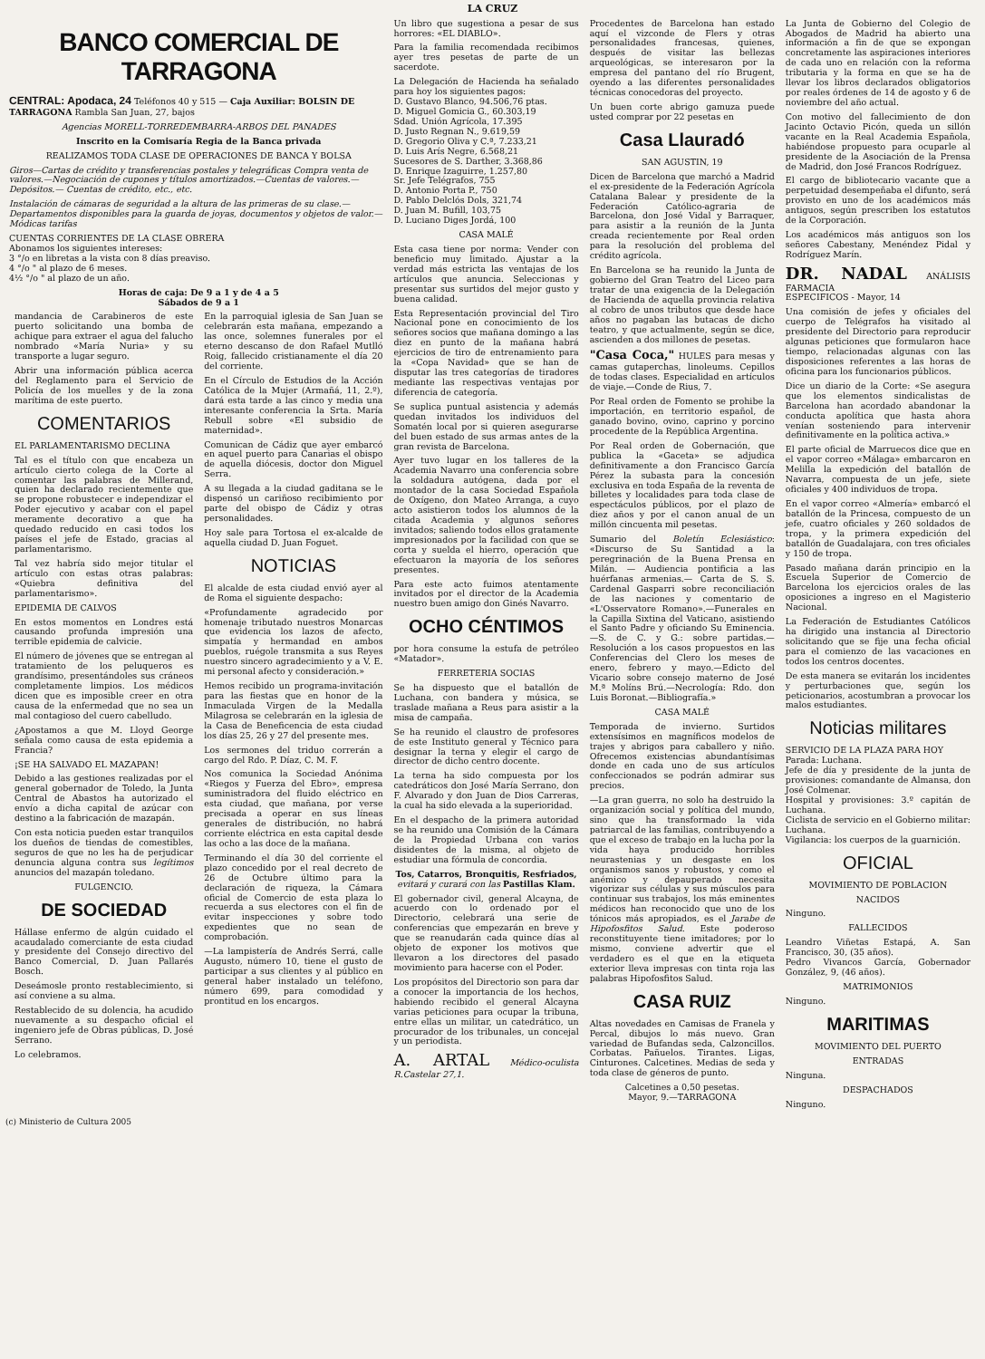LA CRUZ
BANCO COMERCIAL DE TARRAGONA
CENTRAL: Apodaca, 24 Teléfonos 40 y 515 — Caja Auxiliar: BOLSIN DE TARRAGONA Rambla San Juan, 27, bajos
Agencias MORELL-TORREDEMBARRA-ARBOS DEL PANADES
Inscrito en la Comisaría Regia de la Banca privada
REALIZAMOS TODA CLASE DE OPERACIONES DE BANCA Y BOLSA
Giros—Cartas de crédito y transferencias postales y telegráficas Compra venta de valores.—Negociación de cupones y títulos amortizados.—Cuentas de valores.— Depósitos.— Cuentas de crédito, etc., etc.
Instalación de cámaras de seguridad a la altura de las primeras de su clase.—Departamentos disponibles para la guarda de joyas, documentos y objetos de valor.— Módicas tarifas
CUENTAS CORRIENTES DE LA CLASE OBRERA
Abonamos los siguientes intereses:
3 °/o en libretas a la vista con 8 días preaviso.
4 °/o " al plazo de 6 meses.
4½ °/o " al plazo de un año.
Horas de caja: De 9 a 1 y de 4 a 5
Sábados de 9 a 1
mandancia de Carabineros de este puerto solicitando una bomba de achique para extraer el agua del falucho nombrado «María Nuria» y su transporte a lugar seguro.
Abrir una información pública acerca del Reglamento para el Servicio de Policía de los muelles y de la zona marítima de este puerto.
COMENTARIOS
EL PARLAMENTARISMO DECLINA
Tal es el título con que encabeza un artículo cierto colega de la Corte al comentar las palabras de Millerand, quien ha declarado recientemente que se propone robustecer e independizar el Poder ejecutivo y acabar con el papel meramente decorativo a que ha quedado reducido en casi todos los países el jefe de Estado, gracias al parlamentarismo.
Tal vez habría sido mejor titular el artículo con estas otras palabras: «Quiebra definitiva del parlamentarismo».
EPIDEMIA DE CALVOS
En estos momentos en Londres está causando profunda impresión una terrible epidemia de calvicie.
El número de jóvenes que se entregan al tratamiento de los peluqueros es grandísimo, presentándoles sus cráneos completamente limpios. Los médicos dicen que es imposible creer en otra causa de la enfermedad que no sea un mal contagioso del cuero cabelludo.
¿Apostamos a que M. Lloyd George señala como causa de esta epidemia a Francia?
¡SE HA SALVADO EL MAZAPAN!
Debido a las gestiones realizadas por el general gobernador de Toledo, la Junta Central de Abastos ha autorizado el envío a dicha capital de azúcar con destino a la fabricación de mazapán.
Con esta noticia pueden estar tranquilos los dueños de tiendas de comestibles, seguros de que no les ha de perjudicar denuncia alguna contra sus legítimos anuncios del mazapán toledano.
FULGENCIO.
DE SOCIEDAD
Hállase enfermo de algún cuidado el acaudalado comerciante de esta ciudad y presidente del Consejo directivo del Banco Comercial, D. Juan Pallarés Bosch.
Deseámosle pronto restablecimiento, si así conviene a su alma.
Restablecido de su dolencia, ha acudido nuevamente a su despacho oficial el ingeniero jefe de Obras públicas, D. José Serrano.
Lo celebramos.
En la parroquial iglesia de San Juan se celebrarán esta mañana, empezando a las once, solemnes funerales por el eterno descanso de don Rafael Mutlló Roig, fallecido cristianamente el día 20 del corriente.
En el Círculo de Estudios de la Acción Católica de la Mujer (Armañá, 11, 2.º), dará esta tarde a las cinco y media una interesante conferencia la Srta. María Rebull sobre «El subsidio de maternidad».
Comunican de Cádiz que ayer embarcó en aquel puerto para Canarias el obispo de aquella diócesis, doctor don Miguel Serra.
A su llegada a la ciudad gaditana se le dispensó un cariñoso recibimiento por parte del obispo de Cádiz y otras personalidades.
Hoy sale para Tortosa el ex-alcalde de aquella ciudad D. Juan Foguet.
NOTICIAS
El alcalde de esta ciudad envió ayer al de Roma el siguiente despacho:
«Profundamente agradecido por homenaje tributado nuestros Monarcas que evidencia los lazos de afecto, simpatía y hermandad en ambos pueblos, ruégole transmita a sus Reyes nuestro sincero agradecimiento y a V. E. mi personal afecto y consideración.»
Hemos recibido un programa-invitación para las fiestas que en honor de la Inmaculada Virgen de la Medalla Milagrosa se celebrarán en la iglesia de la Casa de Beneficencia de esta ciudad los días 25, 26 y 27 del presente mes.
Los sermones del triduo correrán a cargo del Rdo. P. Díaz, C. M. F.
Nos comunica la Sociedad Anónima «Riegos y Fuerza del Ebro», empresa suministradora del fluido eléctrico en esta ciudad, que mañana, por verse precisada a operar en sus líneas generales de distribución, no habrá corriente eléctrica en esta capital desde las ocho a las doce de la mañana.
Terminando el día 30 del corriente el plazo concedido por el real decreto de 26 de Octubre último para la declaración de riqueza, la Cámara oficial de Comercio de esta plaza lo recuerda a sus electores con el fin de evitar inspecciones y sobre todo expedientes que no sean de comprobación.
—La lampistería de Andrés Serrá, calle Augusto, número 10, tiene el gusto de participar a sus clientes y al público en general haber instalado un teléfono, número 699, para comodidad y prontitud en los encargos.
Un libro que sugestiona a pesar de sus horrores: «EL DIABLO».
Para la familia recomendada recibimos ayer tres pesetas de parte de un sacerdote.
La Delegación de Hacienda ha señalado para hoy los siguientes pagos:
D. Gustavo Blanco, 94.506,76 ptas.
D. Miguel Gomicia G., 60.303,19
Sdad. Unión Agrícola, 17.395
D. Justo Regnan N., 9.619,59
D. Gregorio Oliva y C.ª, 7.233,21
D. Luis Arís Negre, 6.568,21
Sucesores de S. Darther, 3.368,86
D. Enrique Izaguirre, 1.257,80
Sr. Jefe Telégrafos, 755
D. Antonio Porta P., 750
D. Pablo Delclós Dols, 321,74
D. Juan M. Bufill, 103,75
D. Luciano Diges Jordá, 100
CASA MALÉ
Esta casa tiene por norma: Vender con beneficio muy limitado. Ajustar a la verdad más estricta las ventajas de los artículos que anuncia. Seleccionas y presentar sus surtidos del mejor gusto y buena calidad.
Esta Representación provincial del Tiro Nacional pone en conocimiento de los señores socios que mañana domingo a las diez en punto de la mañana habrá ejercicios de tiro de entrenamiento para la «Copa Navidad» que se han de disputar las tres categorías de tiradores mediante las respectivas ventajas por diferencia de categoría.
Se suplica puntual asistencia y además quedan invitados los individuos del Somatén local por si quieren asegurarse del buen estado de sus armas antes de la gran revista de Barcelona.
Ayer tuvo lugar en los talleres de la Academia Navarro una conferencia sobre la soldadura autógena, dada por el montador de la casa Sociedad Española de Oxígeno, don Mateo Arranga, a cuyo acto asistieron todos los alumnos de la citada Academia y algunos señores invitados; saliendo todos ellos gratamente impresionados por la facilidad con que se corta y suelda el hierro, operación que efectuaron la mayoría de los señores presentes.
Para este acto fuimos atentamente invitados por el director de la Academia nuestro buen amigo don Ginés Navarro.
OCHO CÉNTIMOS
por hora consume la estufa de petróleo «Matador».
FERRETERIA SOCIAS
Se ha dispuesto que el batallón de Luchana, con bandera y música, se traslade mañana a Reus para asistir a la misa de campaña.
Se ha reunido el claustro de profesores de este Instituto general y Técnico para designar la terna y elegir el cargo de director de dicho centro docente.
La terna ha sido compuesta por los catedráticos don José María Serrano, don F. Alvarado y don Juan de Dios Carreras, la cual ha sido elevada a la superioridad.
En el despacho de la primera autoridad se ha reunido una Comisión de la Cámara de la Propiedad Urbana con varios disidentes de la misma, al objeto de estudiar una fórmula de concordia.
Tos, Catarros, Bronquitis, Resfriados, evitará y curará con las Pastillas Klam.
El gobernador civil, general Alcayna, de acuerdo con lo ordenado por el Directorio, celebrará una serie de conferencias que empezarán en breve y que se reanudarán cada quince días al objeto de exponer los motivos que llevaron a los directores del pasado movimiento para hacerse con el Poder.
Los propósitos del Directorio son para dar a conocer la importancia de los hechos, habiendo recibido el general Alcayna varias peticiones para ocupar la tribuna, entre ellas un militar, un catedrático, un procurador de los tribunales, un concejal y un periodista.
A. ARTAL Médico-oculista R.Castelar 27,1.
Procedentes de Barcelona han estado aquí el vizconde de Flers y otras personalidades francesas, quienes, después de visitar las bellezas arqueológicas, se interesaron por la empresa del pantano del río Brugent, oyendo a las diferentes personalidades técnicas conocedoras del proyecto.
Un buen corte abrigo gamuza puede usted comprar por 22 pesetas en
Casa Llauradó
SAN AGUSTIN, 19
Dicen de Barcelona que marchó a Madrid el ex-presidente de la Federación Agrícola Catalana Balear y presidente de la Federación Católico-agraria de Barcelona, don José Vidal y Barraquer, para asistir a la reunión de la Junta creada recientemente por Real orden para la resolución del problema del crédito agrícola.
En Barcelona se ha reunido la Junta de gobierno del Gran Teatro del Liceo para tratar de una exigencia de la Delegación de Hacienda de aquella provincia relativa al cobro de unos tributos que desde hace años no pagaban las butacas de dicho teatro, y que actualmente, según se dice, ascienden a dos millones de pesetas.
"Casa Coca," HULES para mesas y camas gutaperchas, linoleums. Cepillos de todas clases. Especialidad en artículos de viaje.—Conde de Rius, 7.
Por Real orden de Fomento se prohibe la importación, en territorio español, de ganado bovino, ovino, caprino y porcino procedente de la República Argentina.
Por Real orden de Gobernación, que publica la «Gaceta» se adjudica definitivamente a don Francisco García Pérez la subasta para la concesión exclusiva en toda España de la reventa de billetes y localidades para toda clase de espectáculos públicos, por el plazo de diez años y por el canon anual de un millón cincuenta mil pesetas.
Sumario del Boletín Eclesiástico: «Discurso de Su Santidad a la peregrinación de la Buena Prensa en Milán. — Audiencia pontificia a las huérfanas armenias.— Carta de S. S. Cardenal Gasparri sobre reconciliación de las naciones y comentario de «L'Osservatore Romano».—Funerales en la Capilla Sixtina del Vaticano, asistiendo el Santo Padre y oficiando Su Eminencia.—S. de C. y G.: sobre partidas.—Resolución a los casos propuestos en las Conferencias del Clero los meses de enero, febrero y mayo.—Edicto del Vicario sobre consejo materno de José M.ª Molíns Brú.—Necrología: Rdo. don Luis Boronat.—Bibliografía.»
CASA MALÉ
Temporada de invierno. Surtidos extensísimos en magníficos modelos de trajes y abrigos para caballero y niño. Ofrecemos existencias abundantísimas donde en cada uno de sus artículos confeccionados se podrán admirar sus precios.
—La gran guerra, no solo ha destruido la organización social y política del mundo, sino que ha transformado la vida patriarcal de las familias, contribuyendo a que el exceso de trabajo en la lucha por la vida haya producido horribles neurastenias y un desgaste en los organismos sanos y robustos, y como el anémico y depauperado necesita vigorizar sus células y sus músculos para continuar sus trabajos, los más eminentes médicos han reconocido que uno de los tónicos más apropiados, es el Jarabe de Hipofosfitos Salud. Este poderoso reconstituyente tiene imitadores; por lo mismo, conviene advertir que el verdadero es el que en la etiqueta exterior lleva impresas con tinta roja las palabras Hipofosfitos Salud.
CASA RUIZ
Altas novedades en Camisas de Franela y Percal, dibujos lo más nuevo. Gran variedad de Bufandas seda, Calzoncillos. Corbatas. Pañuelos. Tirantes. Ligas, Cinturones. Calcetines. Medias de seda y toda clase de géneros de punto.
Calcetines a 0,50 pesetas.
Mayor, 9.—TARRAGONA
La Junta de Gobierno del Colegio de Abogados de Madrid ha abierto una información a fin de que se expongan concretamente las aspiraciones interiores de cada uno en relación con la reforma tributaria y la forma en que se ha de llevar los libros declarados obligatorios por reales órdenes de 14 de agosto y 6 de noviembre del año actual.
Con motivo del fallecimiento de don Jacinto Octavio Picón, queda un sillón vacante en la Real Academia Española, habiéndose propuesto para ocuparle al presidente de la Asociación de la Prensa de Madrid, don José Francos Rodríguez.
El cargo de bibliotecario vacante que a perpetuidad desempeñaba el difunto, será provisto en uno de los académicos más antiguos, según prescriben los estatutos de la Corporación.
Los académicos más antiguos son los señores Cabestany, Menéndez Pidal y Rodríguez Marín.
DR. NADAL ANÁLISIS FARMACIA
ESPECIFICOS - Mayor, 14
Una comisión de jefes y oficiales del cuerpo de Telégrafos ha visitado al presidente del Directorio para reproducir algunas peticiones que formularon hace tiempo, relacionadas algunas con las disposiciones referentes a las horas de oficina para los funcionarios públicos.
Dice un diario de la Corte: «Se asegura que los elementos sindicalistas de Barcelona han acordado abandonar la conducta apolítica que hasta ahora venían sosteniendo para intervenir definitivamente en la política activa.»
El parte oficial de Marruecos dice que en el vapor correo «Málaga» embarcaron en Melilla la expedición del batallón de Navarra, compuesta de un jefe, siete oficiales y 400 individuos de tropa.
En el vapor correo «Almería» embarcó el batallón de la Princesa, compuesto de un jefe, cuatro oficiales y 260 soldados de tropa, y la primera expedición del batallón de Guadalajara, con tres oficiales y 150 de tropa.
Pasado mañana darán principio en la Escuela Superior de Comercio de Barcelona los ejercicios orales de las oposiciones a ingreso en el Magisterio Nacional.
La Federación de Estudiantes Católicos ha dirigido una instancia al Directorio solicitando que se fije una fecha oficial para el comienzo de las vacaciones en todos los centros docentes.
De esta manera se evitarán los incidentes y perturbaciones que, según los peticionarios, acostumbran a provocar los malos estudiantes.
Noticias militares
SERVICIO DE LA PLAZA PARA HOY
Parada: Luchana.
Jefe de día y presidente de la junta de provisiones: comandante de Almansa, don José Colmenar.
Hospital y provisiones: 3.º capitán de Luchana.
Ciclista de servicio en el Gobierno militar: Luchana.
Vigilancia: los cuerpos de la guarnición.
OFICIAL
MOVIMIENTO DE POBLACION
NACIDOS
Ninguno.
FALLECIDOS
Leandro Viñetas Estapá, A. San Francisco, 30, (35 años).
Pedro Vivancos García, Gobernador González, 9, (46 años).
MATRIMONIOS
Ninguno.
MARITIMAS
MOVIMIENTO DEL PUERTO
ENTRADAS
Ninguna.
DESPACHADOS
Ninguno.
(c) Ministerio de Cultura 2005